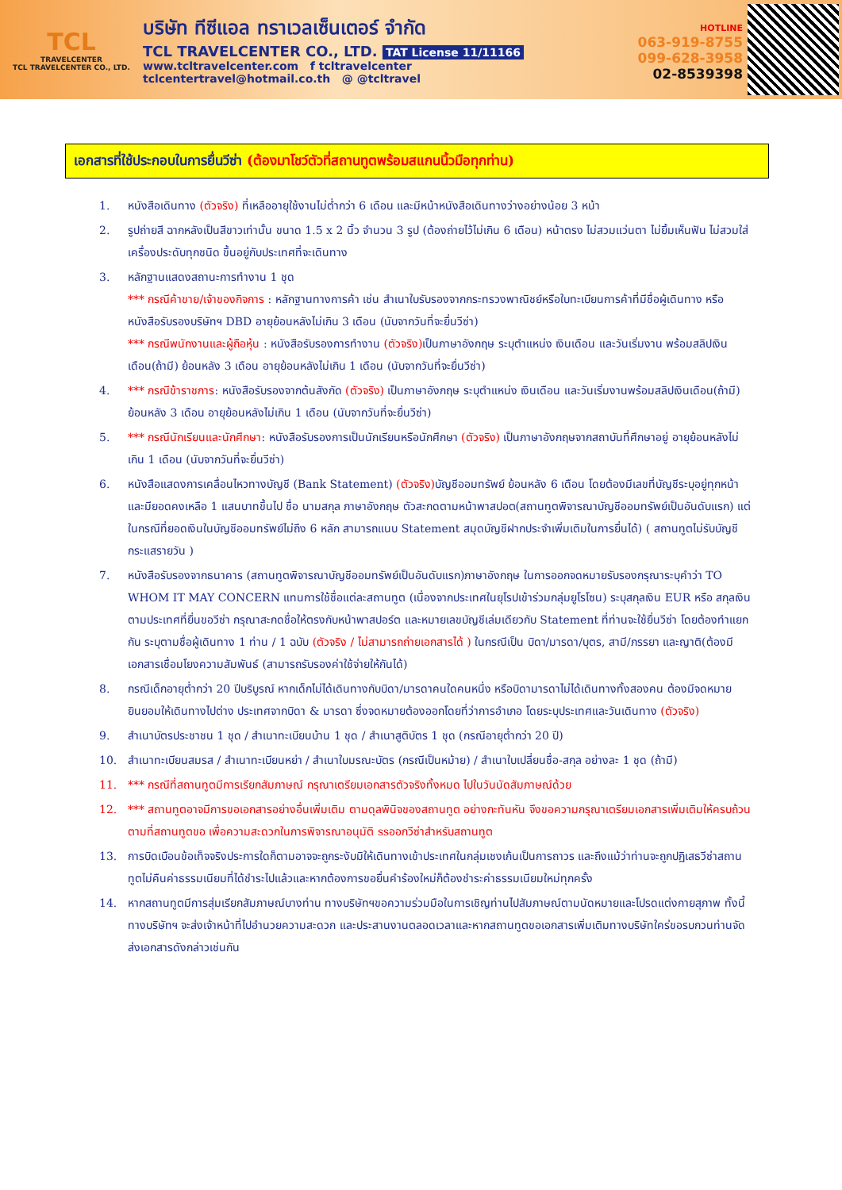TCL
TRAVELCENTER
TCL TRAVELCENTER CO., LTD.
บริษัท ทีซีแอล ทราเวลเซ็นเตอร์ จำกัด
TCL TRAVELCENTER CO., LTD. TAT License 11/11166
www.tcltravelcenter.com f tcltravelcenter
tclcentertravel@hotmail.co.th @ @tcltravel
HOTLINE
063-919-8755
099-628-3958
02-8539398
เอกสารที่ใช้ประกอบในการยื่นวีซ่า (ต้องมาโชว์ตัวที่สถานทูตพร้อมสแกนนิ้วมือทุกท่าน)
1. หนังสือเดินทาง (ตัวจริง) ที่เหลืออายุใช้งานไม่ต่ำกว่า 6 เดือน และมีหน้าหนังสือเดินทางว่างอย่างน้อย 3 หน้า
2. รูปถ่ายสี ฉากหลังเป็นสีขาวเท่านั้น ขนาด 1.5 x 2 นิ้ว จำนวน 3 รูป (ต้องถ่ายไว้ไม่เกิน 6 เดือน) หน้าตรง ไม่สวมแว่นตา ไม่ยิ้มเห็นฟัน ไม่สวมใส่เครื่องประดับทุกชนิด ขึ้นอยู่กับประเทศที่จะเดินทาง
3. หลักฐานแสดงสถานะการทำงาน 1 ชุด
*** กรณีค้าขาย/เจ้าของกิจการ : หลักฐานทางการค้า เช่น สำเนาใบรับรองจากกระทรวงพาณิชย์หรือใบทะเบียนการค้าที่มีชื่อผู้เดินทาง หรือหนังสือรับรองบริษัทฯ DBD อายุย้อนหลังไม่เกิน 3 เดือน (นับจากวันที่จะยื่นวีซ่า)
*** กรณีพนักงานและผู้ถือหุ้น : หนังสือรับรองการทำงาน (ตัวจริง) เป็นภาษาอังกฤษ ระบุตำแหน่ง เงินเดือน และวันเริ่มงาน พร้อมสลิปเงินเดือน(ถ้ามี) ย้อนหลัง 3 เดือน อายุย้อนหลังไม่เกิน 1 เดือน (นับจากวันที่จะยื่นวีซ่า)
4. *** กรณีข้าราชการ: หนังสือรับรองจากต้นสังกัด (ตัวจริง) เป็นภาษาอังกฤษ ระบุตำแหน่ง เงินเดือน และวันเริ่มงานพร้อมสลิปเงินเดือน(ถ้ามี) ย้อนหลัง 3 เดือน อายุย้อนหลังไม่เกิน 1 เดือน (นับจากวันที่จะยื่นวีซ่า)
5. *** กรณีนักเรียนและนักศึกษา: หนังสือรับรองการเป็นนักเรียนหรือนักศึกษา (ตัวจริง) เป็นภาษาอังกฤษจากสถาบันที่ศึกษาอยู่ อายุย้อนหลังไม่เกิน 1 เดือน (นับจากวันที่จะยื่นวีซ่า)
6. หนังสือแสดงการเคลื่อนไหวทางบัญชี (Bank Statement) (ตัวจริง) บัญชีออมทรัพย์ ย้อนหลัง 6 เดือน โดยต้องมีเลขที่บัญชีระบุอยู่ทุกหน้า และมียอดคงเหลือ 1 แสนบาทขึ้นไป ชื่อ นามสกุล ภาษาอังกฤษ ตัวสะกดตามหน้าพาสปอต(สถานทูตพิจารณาบัญชีออมทรัพย์เป็นอันดับแรก) แต่ในกรณีที่ยอดเงินในบัญชีออมทรัพย์ไม่ถึง 6 หลัก สามารถแนบ Statement สมุดบัญชีฝากประจำเพิ่มเติมในการยื่นได้) ( สถานทูตไม่รับบัญชีกระแสรายวัน )
7. หนังสือรับรองจากธนาคาร (สถานทูตพิจารณาบัญชีออมทรัพย์เป็นอันดับแรก)ภาษาอังกฤษ ในการออกจดหมายรับรองกรุณาระบุคำว่า TO WHOM IT MAY CONCERN แทนการใช้ชื่อแต่ละสถานทูต (เนื่องจากประเทศในยุโรปเข้าร่วมกลุ่มยูโรโซน) ระบุสกุลเงิน EUR หรือ สกุลเงินตามประเทศที่ยื่นขอวีซ่า กรุณาสะกดชื่อให้ตรงกับหน้าพาสปอร์ต และหมายเลขบัญชีเล่มเดียวกับ Statement ที่ท่านจะใช้ยื่นวีซ่า โดยต้องทำแยกกัน ระบุตามชื่อผู้เดินทาง 1 ท่าน / 1 ฉบับ (ตัวจริง / ไม่สามารถถ่ายเอกสารได้ ) ในกรณีเป็น บิดา/มารดา/บุตร, สามี/ภรรยา และญาติ(ต้องมีเอกสารเชื่อมโยงความสัมพันธ์ (สามารถรับรองค่าใช้จ่ายให้กันได้)
8. กรณีเด็กอายุต่ำกว่า 20 ปีบริบูรณ์ หากเด็กไม่ได้เดินทางกับบิดา/มารดาคนใดคนหนึ่ง หรือบิดามารดาไม่ได้เดินทางทั้งสองคน ต้องมีจดหมายยินยอมให้เดินทางไปต่าง ประเทศจากบิดา & มารดา ซึ่งจดหมายต้องออกโดยที่ว่าการอำเภอ โดยระบุประเทศและวันเดินทาง (ตัวจริง)
9. สำเนาบัตรประชาชน 1 ชุด / สำเนาทะเบียนบ้าน 1 ชุด / สำเนาสูติบัตร 1 ชุด (กรณีอายุต่ำกว่า 20 ปี)
10. สำเนาทะเบียนสมรส / สำเนาทะเบียนหย่า / สำเนาใบมรณะบัตร (กรณีเป็นหม้าย) / สำเนาใบเปลี่ยนชื่อ-สกุล อย่างละ 1 ชุด (ถ้ามี)
11. *** กรณีที่สถานทูตมีการเรียกสัมภาษณ์ กรุณาเตรียมเอกสารตัวจริงทั้งหมด ไปในวันนัดสัมภาษณ์ด้วย
12. *** สถานทูตอาจมีการขอเอกสารอย่างอื่นเพิ่มเติม ตามดุลพินิจของสถานทูต อย่างกะทันหัน จึงขอความกรุณาเตรียมเอกสารเพิ่มเติมให้ครบถ้วน ตามที่สถานทูตขอ เพื่อความสะดวกในการพิจารณาอนุมัติ ssออกวีซ่าสำหรับสถานทูต
13. การบิดเบือนข้อเท็จจริงประการใดก็ตามอาจจะถูกระงับมิให้เดินทางเข้าประเทศในกลุ่มเชงเก้นเป็นการถาวร และถึงแม้ว่าท่านจะถูกปฏิเสธวีซ่าสถานทูตไม่คืนค่าธรรมเนียมที่ได้ชำระไปแล้วและหากต้องการขอยื่นคำร้องใหม่ก็ต้องชำระค่าธรรมเนียมใหม่ทุกครั้ง
14. หากสถานทูตมีการสุ่มเรียกสัมภาษณ์บางท่าน ทางบริษัทฯขอความร่วมมือในการเชิญท่านไปสัมภาษณ์ตามนัดหมายและโปรดแต่งกายสุภาพ ทั้งนี้ทางบริษัทฯ จะส่งเจ้าหน้าที่ไปอำนวยความสะดวก และประสานงานตลอดเวลาและหากสถานทูตขอเอกสารเพิ่มเติมทางบริษัทใคร่ขอรบกวนท่านจัดส่งเอกสารดังกล่าวเช่นกัน